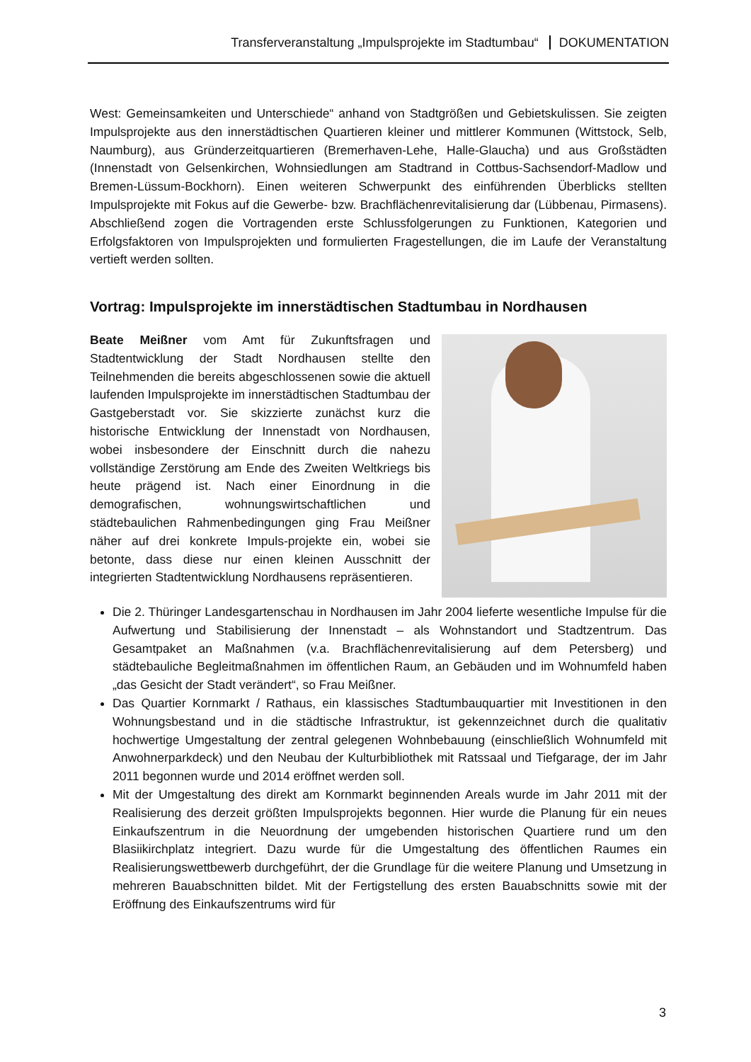Transferveranstaltung „Impulsprojekte im Stadtumbau“ DOKUMENTATION
West: Gemeinsamkeiten und Unterschiede“ anhand von Stadtgrößen und Gebietskulissen. Sie zeigten Impulsprojekte aus den innerstädtischen Quartieren kleiner und mittlerer Kommunen (Wittstock, Selb, Naumburg), aus Gründerzeitquartieren (Bremerhaven-Lehe, Halle-Glaucha) und aus Großstädten (Innenstadt von Gelsenkirchen, Wohnsiedlungen am Stadtrand in Cottbus-Sachsendorf-Madlow und Bremen-Lüssum-Bockhorn). Einen weiteren Schwerpunkt des einführenden Überblicks stellten Impulsprojekte mit Fokus auf die Gewerbe- bzw. Brachflächenrevitalisierung dar (Lübbenau, Pirmasens). Abschließend zogen die Vortragenden erste Schlussfolgerungen zu Funktionen, Kategorien und Erfolgsfaktoren von Impulsprojekten und formulierten Fragestellungen, die im Laufe der Veranstaltung vertieft werden sollten.
Vortrag: Impulsprojekte im innerstädtischen Stadtumbau in Nordhausen
Beate Meißner vom Amt für Zukunftsfragen und Stadtentwicklung der Stadt Nordhausen stellte den Teilnehmenden die bereits abgeschlossenen sowie die aktuell laufenden Impulsprojekte im innerstädtischen Stadtumbau der Gastgeberstadt vor. Sie skizzierte zunächst kurz die historische Entwicklung der Innenstadt von Nordhausen, wobei insbesondere der Einschnitt durch die nahezu vollständige Zerstörung am Ende des Zweiten Weltkriegs bis heute prägend ist. Nach einer Einordnung in die demografischen, wohnungswirtschaftlichen und städtebaulichen Rahmenbedingungen ging Frau Meißner näher auf drei konkrete Impuls-projekte ein, wobei sie betonte, dass diese nur einen kleinen Ausschnitt der integrierten Stadtentwicklung Nordhausens repräsentieren.
Die 2. Thüringer Landesgartenschau in Nordhausen im Jahr 2004 lieferte wesentliche Impulse für die Aufwertung und Stabilisierung der Innenstadt – als Wohnstandort und Stadtzentrum. Das Gesamtpaket an Maßnahmen (v.a. Brachflächenrevitalisierung auf dem Petersberg) und städtebauliche Begleitmaßnahmen im öffentlichen Raum, an Gebäuden und im Wohnumfeld haben „das Gesicht der Stadt verändert“, so Frau Meißner.
Das Quartier Kornmarkt / Rathaus, ein klassisches Stadtumbauquartier mit Investitionen in den Wohnungsbestand und in die städtische Infrastruktur, ist gekennzeichnet durch die qualitativ hochwertige Umgestaltung der zentral gelegenen Wohnbebauung (einschließlich Wohnumfeld mit Anwohnerparkdeck) und den Neubau der Kulturbibliothek mit Ratssaal und Tiefgarage, der im Jahr 2011 begonnen wurde und 2014 eröffnet werden soll.
Mit der Umgestaltung des direkt am Kornmarkt beginnenden Areals wurde im Jahr 2011 mit der Realisierung des derzeit größten Impulsprojekts begonnen. Hier wurde die Planung für ein neues Einkaufszentrum in die Neuordnung der umgebenden historischen Quartiere rund um den Blasiikirchplatz integriert. Dazu wurde für die Umgestaltung des öffentlichen Raumes ein Realisierungswettbewerb durchgeführt, der die Grundlage für die weitere Planung und Umsetzung in mehreren Bauabschnitten bildet. Mit der Fertigstellung des ersten Bauabschnitts sowie mit der Eröffnung des Einkaufszentrums wird für
3